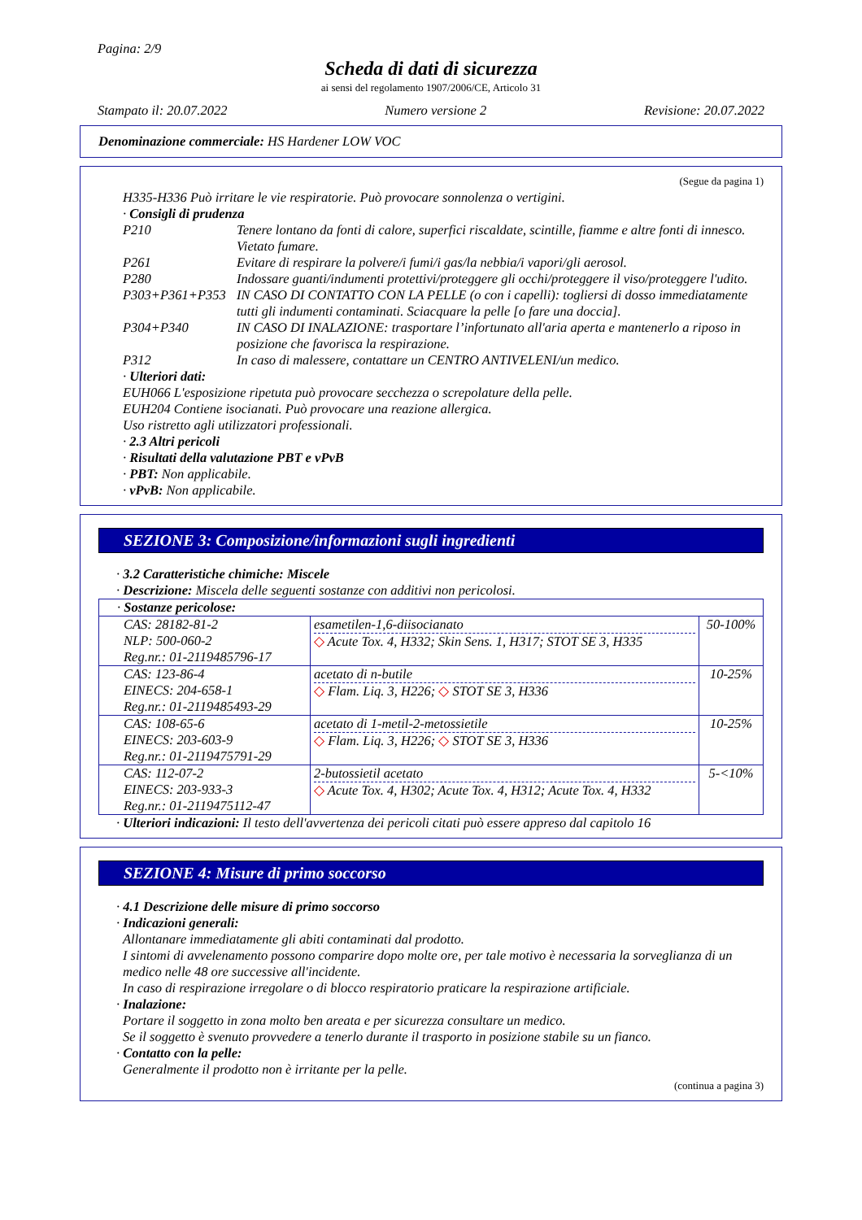Pagina: 2/9
Scheda di dati di sicurezza
ai sensi del regolamento 1907/2006/CE, Articolo 31
Stampato il: 20.07.2022 Numero versione 2 Revisione: 20.07.2022
Denominazione commerciale: HS Hardener LOW VOC
(Segue da pagina 1)
H335-H336 Può irritare le vie respiratorie. Può provocare sonnolenza o vertigini.
· Consigli di prudenza
| P210 | Tenere lontano da fonti di calore, superfici riscaldate, scintille, fiamme e altre fonti di innesco. Vietato fumare. |
| P261 | Evitare di respirare la polvere/i fumi/i gas/la nebbia/i vapori/gli aerosol. |
| P280 | Indossare guanti/indumenti protettivi/proteggere gli occhi/proteggere il viso/proteggere l'udito. |
| P303+P361+P353 | IN CASO DI CONTATTO CON LA PELLE (o con i capelli): togliersi di dosso immediatamente tutti gli indumenti contaminati. Sciacquare la pelle [o fare una doccia]. |
| P304+P340 | IN CASO DI INALAZIONE: trasportare l’infortunato all'aria aperta e mantenerlo a riposo in posizione che favorisca la respirazione. |
| P312 | In caso di malessere, contattare un CENTRO ANTIVELENI/un medico. |
· Ulteriori dati:
EUH066 L'esposizione ripetuta può provocare secchezza o screpolature della pelle.
EUH204 Contiene isocianati. Può provocare una reazione allergica.
Uso ristretto agli utilizzatori professionali.
· 2.3 Altri pericoli
· Risultati della valutazione PBT e vPvB
· PBT: Non applicabile.
· vPvB: Non applicabile.
SEZIONE 3: Composizione/informazioni sugli ingredienti
· 3.2 Caratteristiche chimiche: Miscele
· Descrizione: Miscela delle seguenti sostanze con additivi non pericolosi.
| · Sostanze pericolose: | | |
| CAS: 28182-81-2 NLP: 500-060-2 Reg.nr.: 01-2119485796-17 | esametilen-1,6-diisocianato ◇ Acute Tox. 4, H332; Skin Sens. 1, H317; STOT SE 3, H335 | 50-100% |
| CAS: 123-86-4 EINECS: 204-658-1 Reg.nr.: 01-2119485493-29 | acetato di n-butile ◇ Flam. Liq. 3, H226; ◇ STOT SE 3, H336 | 10-25% |
| CAS: 108-65-6 EINECS: 203-603-9 Reg.nr.: 01-2119475791-29 | acetato di 1-metil-2-metossietile ◇ Flam. Liq. 3, H226; ◇ STOT SE 3, H336 | 10-25% |
| CAS: 112-07-2 EINECS: 203-933-3 Reg.nr.: 01-2119475112-47 | 2-butossietil acetato ◇ Acute Tox. 4, H302; Acute Tox. 4, H312; Acute Tox. 4, H332 | 5-<10% |
· Ulteriori indicazioni: Il testo dell'avvertenza dei pericoli citati può essere appreso dal capitolo 16
SEZIONE 4: Misure di primo soccorso
· 4.1 Descrizione delle misure di primo soccorso
· Indicazioni generali:
Allontanare immediatamente gli abiti contaminati dal prodotto.
I sintomi di avvelenamento possono comparire dopo molte ore, per tale motivo è necessaria la sorveglianza di un medico nelle 48 ore successive all'incidente.
In caso di respirazione irregolare o di blocco respiratorio praticare la respirazione artificiale.
· Inalazione:
Portare il soggetto in zona molto ben areata e per sicurezza consultare un medico.
Se il soggetto è svenuto provvedere a tenerlo durante il trasporto in posizione stabile su un fianco.
· Contatto con la pelle:
Generalmente il prodotto non è irritante per la pelle.
(continua a pagina 3)